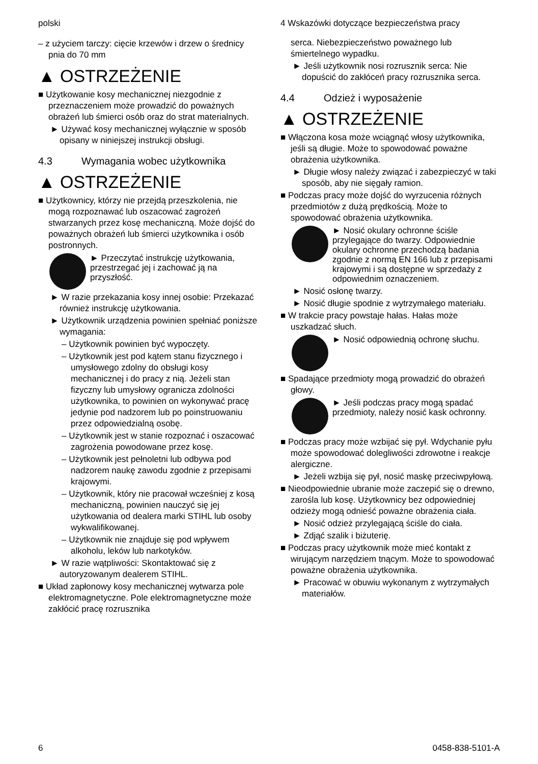polski
– z użyciem tarczy: cięcie krzewów i drzew o średnicy pnia do 70 mm
▲ OSTRZEŻENIE
■ Użytkowanie kosy mechanicznej niezgodnie z przeznaczeniem może prowadzić do poważnych obrażeń lub śmierci osób oraz do strat materialnych.
► Używać kosy mechanicznej wyłącznie w sposób opisany w niniejszej instrukcji obsługi.
4.3 Wymagania wobec użytkownika
▲ OSTRZEŻENIE
■ Użytkownicy, którzy nie przejdą przeszkolenia, nie mogą rozpoznawać lub oszacować zagrożeń stwarzanych przez kosę mechaniczną. Może dojść do poważnych obrażeń lub śmierci użytkownika i osób postronnych.
► Przeczytać instrukcję użytkowania, przestrzegać jej i zachować ją na przyszłość.
► W razie przekazania kosy innej osobie: Przekazać również instrukcję użytkowania.
► Użytkownik urządzenia powinien spełniać poniższe wymagania:
– Użytkownik powinien być wypoczęty.
– Użytkownik jest pod kątem stanu fizycznego i umysłowego zdolny do obsługi kosy mechanicznej i do pracy z nią. Jeżeli stan fizyczny lub umysłowy ogranicza zdolności użytkownika, to powinien on wykonywać pracę jedynie pod nadzorem lub po poinstruowaniu przez odpowiedzialną osobę.
– Użytkownik jest w stanie rozpoznać i oszacować zagrożenia powodowane przez kosę.
– Użytkownik jest pełnoletni lub odbywa pod nadzorem naukę zawodu zgodnie z przepisami krajowymi.
– Użytkownik, który nie pracował wcześniej z kosą mechaniczną, powinien nauczyć się jej użytkowania od dealera marki STIHL lub osoby wykwalifikowanej.
– Użytkownik nie znajduje się pod wpływem alkoholu, leków lub narkotyków.
► W razie wątpliwości: Skontaktować się z autoryzowanym dealerem STIHL.
■ Układ zapłonowy kosy mechanicznej wytwarza pole elektromagnetyczne. Pole elektromagnetyczne może zakłócić pracę rozrusznika
4 Wskazówki dotyczące bezpieczeństwa pracy
serca. Niebezpieczeństwo poważnego lub śmiertelnego wypadku.
► Jeśli użytkownik nosi rozrusznik serca: Nie dopuścić do zakłóceń pracy rozrusznika serca.
4.4 Odzież i wyposażenie
▲ OSTRZEŻENIE
■ Włączona kosa może wciągnąć włosy użytkownika, jeśli są długie. Może to spowodować poważne obrażenia użytkownika.
► Długie włosy należy związać i zabezpieczyć w taki sposób, aby nie sięgały ramion.
■ Podczas pracy może dojść do wyrzucenia różnych przedmiotów z dużą prędkością. Może to spowodować obrażenia użytkownika.
► Nosić okulary ochronne ściśle przylegające do twarzy. Odpowiednie okulary ochronne przechodzą badania zgodnie z normą EN 166 lub z przepisami krajowymi i są dostępne w sprzedaży z odpowiednim oznaczeniem.
► Nosić osłonę twarzy.
► Nosić długie spodnie z wytrzymałego materiału.
■ W trakcie pracy powstaje hałas. Hałas może uszkadzać słuch.
► Nosić odpowiednią ochronę słuchu.
■ Spadające przedmioty mogą prowadzić do obrażeń głowy.
► Jeśli podczas pracy mogą spadać przedmioty, należy nosić kask ochronny.
■ Podczas pracy może wzbijać się pył. Wdychanie pyłu może spowodować dolegliwości zdrowotne i reakcje alergiczne.
► Jeżeli wzbija się pył, nosić maskę przeciwpyłową.
■ Nieodpowiednie ubranie może zaczepić się o drewno, zarośla lub kosę. Użytkownicy bez odpowiedniej odzieży mogą odnieść poważne obrażenia ciała.
► Nosić odzież przylegającą ściśle do ciała.
► Zdjąć szalik i biżuterię.
■ Podczas pracy użytkownik może mieć kontakt z wirującym narzędziem tnącym. Może to spowodować poważne obrażenia użytkownika.
► Pracować w obuwiu wykonanym z wytrzymałych materiałów.
6 0458-838-5101-A